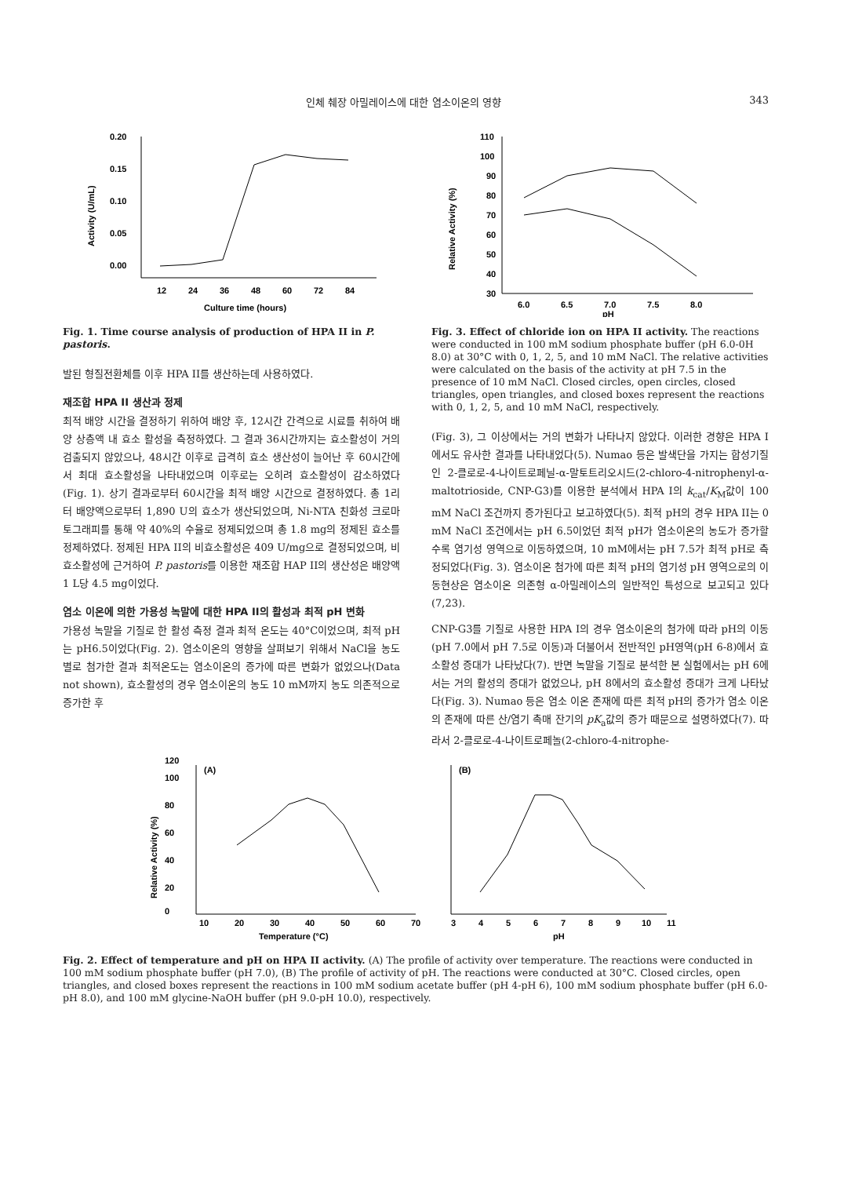인체 췌장 아밀레이스에 대한 염소이온의 영향 343
0.20
0.15
0.10
0.05
0.00
12
24
36
48
60
72
84
Culture time (hours)
Activity (U/mL)
Fig. 1. Time course analysis of production of HPA II in P. pastoris.
발된 형질전환체를 이후 HPA II를 생산하는데 사용하였다.
재조합 HPA II 생산과 정제
최적 배양 시간을 결정하기 위하여 배양 후, 12시간 간격으로 시료를 취하여 배양 상층액 내 효소 활성을 측정하였다. 그 결과 36시간까지는 효소활성이 거의 검출되지 않았으나, 48시간 이후로 급격히 효소 생산성이 늘어난 후 60시간에서 최대 효소활성을 나타내었으며 이후로는 오히려 효소활성이 감소하였다(Fig. 1). 상기 결과로부터 60시간을 최적 배양 시간으로 결정하였다. 총 1리터 배양액으로부터 1,890 U의 효소가 생산되었으며, Ni-NTA 친화성 크로마토그래피를 통해 약 40%의 수율로 정제되었으며 총 1.8 mg의 정제된 효소를 정제하였다. 정제된 HPA II의 비효소활성은 409 U/mg으로 결정되었으며, 비효소활성에 근거하여 P. pastoris를 이용한 재조합 HAP II의 생산성은 배양액 1 L당 4.5 mg이었다.
염소 이온에 의한 가용성 녹말에 대한 HPA II의 활성과 최적 pH 변화
가용성 녹말을 기질로 한 활성 측정 결과 최적 온도는 40°C이었으며, 최적 pH는 pH6.5이었다(Fig. 2). 염소이온의 영향을 살펴보기 위해서 NaCl을 농도 별로 첨가한 결과 최적온도는 염소이온의 증가에 따른 변화가 없었으나(Data not shown), 효소활성의 경우 염소이온의 농도 10 mM까지 농도 의존적으로 증가한 후
110
100
90
80
70
60
50
40
30
6.0
6.5
7.0
7.5
8.0
pH
Relative Activity (%)
Fig. 3. Effect of chloride ion on HPA II activity. The reactions were conducted in 100 mM sodium phosphate buffer (pH 6.0-0H 8.0) at 30°C with 0, 1, 2, 5, and 10 mM NaCl. The relative activities were calculated on the basis of the activity at pH 7.5 in the presence of 10 mM NaCl. Closed circles, open circles, closed triangles, open triangles, and closed boxes represent the reactions with 0, 1, 2, 5, and 10 mM NaCl, respectively.
(Fig. 3), 그 이상에서는 거의 변화가 나타나지 않았다. 이러한 경향은 HPA I에서도 유사한 결과를 나타내었다(5). Numao 등은 발색단을 가지는 합성기질인 2-클로로-4-나이트로페닐-α-말토트리오시드(2-chloro-4-nitrophenyl-α-maltotrioside, CNP-G3)를 이용한 분석에서 HPA I의 k<sub>cat</sub>/K<sub>M</sub>값이 100 mM NaCl 조건까지 증가된다고 보고하였다(5). 최적 pH의 경우 HPA II는 0 mM NaCl 조건에서는 pH 6.5이었던 최적 pH가 염소이온의 농도가 증가할 수록 염기성 영역으로 이동하였으며, 10 mM에서는 pH 7.5가 최적 pH로 측정되었다(Fig. 3). 염소이온 첨가에 따른 최적 pH의 염기성 pH 영역으로의 이동현상은 염소이온 의존형 α-아밀레이스의 일반적인 특성으로 보고되고 있다(7,23).
CNP-G3를 기질로 사용한 HPA I의 경우 염소이온의 첨가에 따라 pH의 이동(pH 7.0에서 pH 7.5로 이동)과 더불어서 전반적인 pH영역(pH 6-8)에서 효소활성 증대가 나타났다(7). 반면 녹말을 기질로 분석한 본 실험에서는 pH 6에서는 거의 활성의 증대가 없었으나, pH 8에서의 효소활성 증대가 크게 나타났다(Fig. 3). Numao 등은 염소 이온 존재에 따른 최적 pH의 증가가 염소 이온의 존재에 따른 산/염기 촉매 잔기의 pK<sub>a</sub>값의 증가 때문으로 설명하였다(7). 따라서 2-클로로-4-나이트로페놀(2-chloro-4-nitrophe-
(A)
(B)
0
20
40
60
80
100
120
10
20
30
40
50
60
70
Temperature (°C)
3
4
5
6
7
8
9
10
11
pH
Relative Activity (%)
Fig. 2. Effect of temperature and pH on HPA II activity. (A) The profile of activity over temperature. The reactions were conducted in 100 mM sodium phosphate buffer (pH 7.0), (B) The profile of activity of pH. The reactions were conducted at 30°C. Closed circles, open triangles, and closed boxes represent the reactions in 100 mM sodium acetate buffer (pH 4-pH 6), 100 mM sodium phosphate buffer (pH 6.0-pH 8.0), and 100 mM glycine-NaOH buffer (pH 9.0-pH 10.0), respectively.